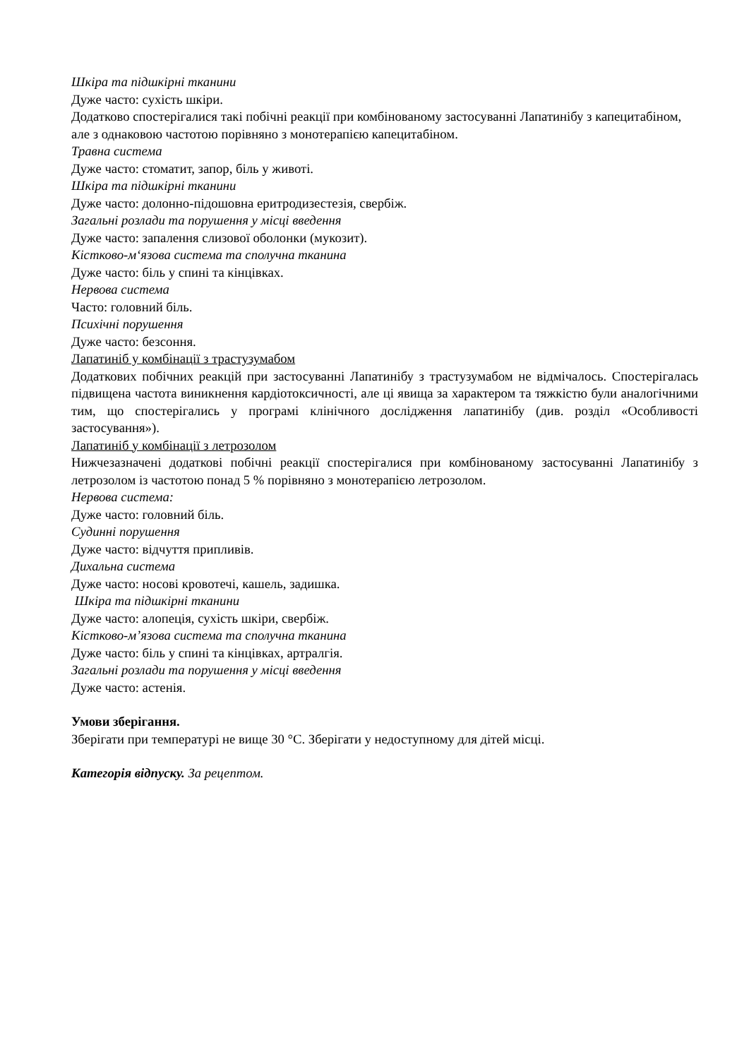Шкіра та підшкірні тканини
Дуже часто: сухість шкіри.
Додатково спостерігалися такі побічні реакції при комбінованому застосуванні Лапатинібу з капецитабіном, але з однаковою частотою порівняно з монотерапією капецитабіном.
Травна система
Дуже часто: стоматит, запор, біль у животі.
Шкіра та підшкірні тканини
Дуже часто: долонно-підошовна еритродизестезія, свербіж.
Загальні розлади та порушення у місці введення
Дуже часто: запалення слизової оболонки (мукозит).
Кістково-м‘язова система та сполучна тканина
Дуже часто: біль у спині та кінцівках.
Нервова система
Часто: головний біль.
Психічні порушення
Дуже часто: безсоння.
Лапатиніб у комбінації з трастузумабом
Додаткових побічних реакцій при застосуванні Лапатинібу з трастузумабом не відмічалось. Спостерігалась підвищена частота виникнення кардіотоксичності, але ці явища за характером та тяжкістю були аналогічними тим, що спостерігались у програмі клінічного дослідження лапатинібу (див. розділ «Особливості застосування»).
Лапатиніб у комбінації з летрозолом
Нижчезазначені додаткові побічні реакції спостерігалися при комбінованому застосуванні Лапатинібу з летрозолом із частотою понад 5 % порівняно з монотерапією летрозолом.
Нервова система:
Дуже часто: головний біль.
Судинні порушення
Дуже часто: відчуття припливів.
Дихальна система
Дуже часто: носові кровотечі, кашель, задишка.
Шкіра та підшкірні тканини
Дуже часто: алопеція, сухість шкіри, свербіж.
Кістково-м’язова система та сполучна тканина
Дуже часто: біль у спині та кінцівках, артралгія.
Загальні розлади та порушення у місці введення
Дуже часто: астенія.
Умови зберігання.
Зберігати при температурі не вище 30 °С. Зберігати у недоступному для дітей місці.
Категорія відпуску. За рецептом.